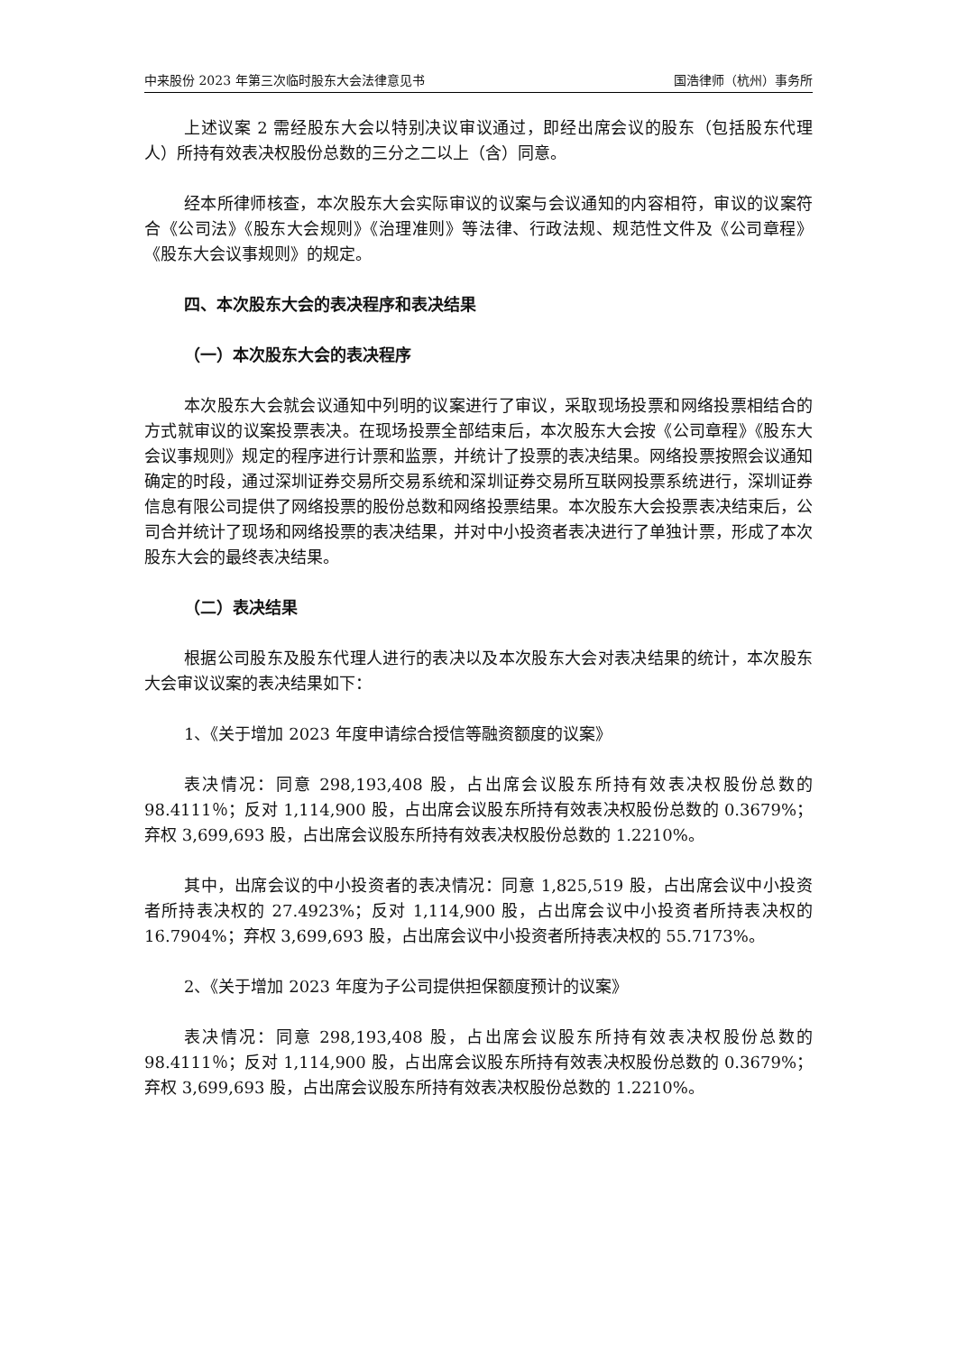中来股份 2023 年第三次临时股东大会法律意见书 国浩律师（杭州）事务所
上述议案 2 需经股东大会以特别决议审议通过，即经出席会议的股东（包括股东代理人）所持有效表决权股份总数的三分之二以上（含）同意。
经本所律师核查，本次股东大会实际审议的议案与会议通知的内容相符，审议的议案符合《公司法》《股东大会规则》《治理准则》等法律、行政法规、规范性文件及《公司章程》《股东大会议事规则》的规定。
四、本次股东大会的表决程序和表决结果
（一）本次股东大会的表决程序
本次股东大会就会议通知中列明的议案进行了审议，采取现场投票和网络投票相结合的方式就审议的议案投票表决。在现场投票全部结束后，本次股东大会按《公司章程》《股东大会议事规则》规定的程序进行计票和监票，并统计了投票的表决结果。网络投票按照会议通知确定的时段，通过深圳证券交易所交易系统和深圳证券交易所互联网投票系统进行，深圳证券信息有限公司提供了网络投票的股份总数和网络投票结果。本次股东大会投票表决结束后，公司合并统计了现场和网络投票的表决结果，并对中小投资者表决进行了单独计票，形成了本次股东大会的最终表决结果。
（二）表决结果
根据公司股东及股东代理人进行的表决以及本次股东大会对表决结果的统计，本次股东大会审议议案的表决结果如下：
1、《关于增加 2023 年度申请综合授信等融资额度的议案》
表决情况：同意 298,193,408 股，占出席会议股东所持有效表决权股份总数的 98.4111％；反对 1,114,900 股，占出席会议股东所持有效表决权股份总数的 0.3679%；弃权 3,699,693 股，占出席会议股东所持有效表决权股份总数的 1.2210%。
其中，出席会议的中小投资者的表决情况：同意 1,825,519 股，占出席会议中小投资者所持表决权的 27.4923%；反对 1,114,900 股，占出席会议中小投资者所持表决权的 16.7904%；弃权 3,699,693 股，占出席会议中小投资者所持表决权的 55.7173%。
2、《关于增加 2023 年度为子公司提供担保额度预计的议案》
表决情况：同意 298,193,408 股，占出席会议股东所持有效表决权股份总数的 98.4111％；反对 1,114,900 股，占出席会议股东所持有效表决权股份总数的 0.3679%；弃权 3,699,693 股，占出席会议股东所持有效表决权股份总数的 1.2210%。